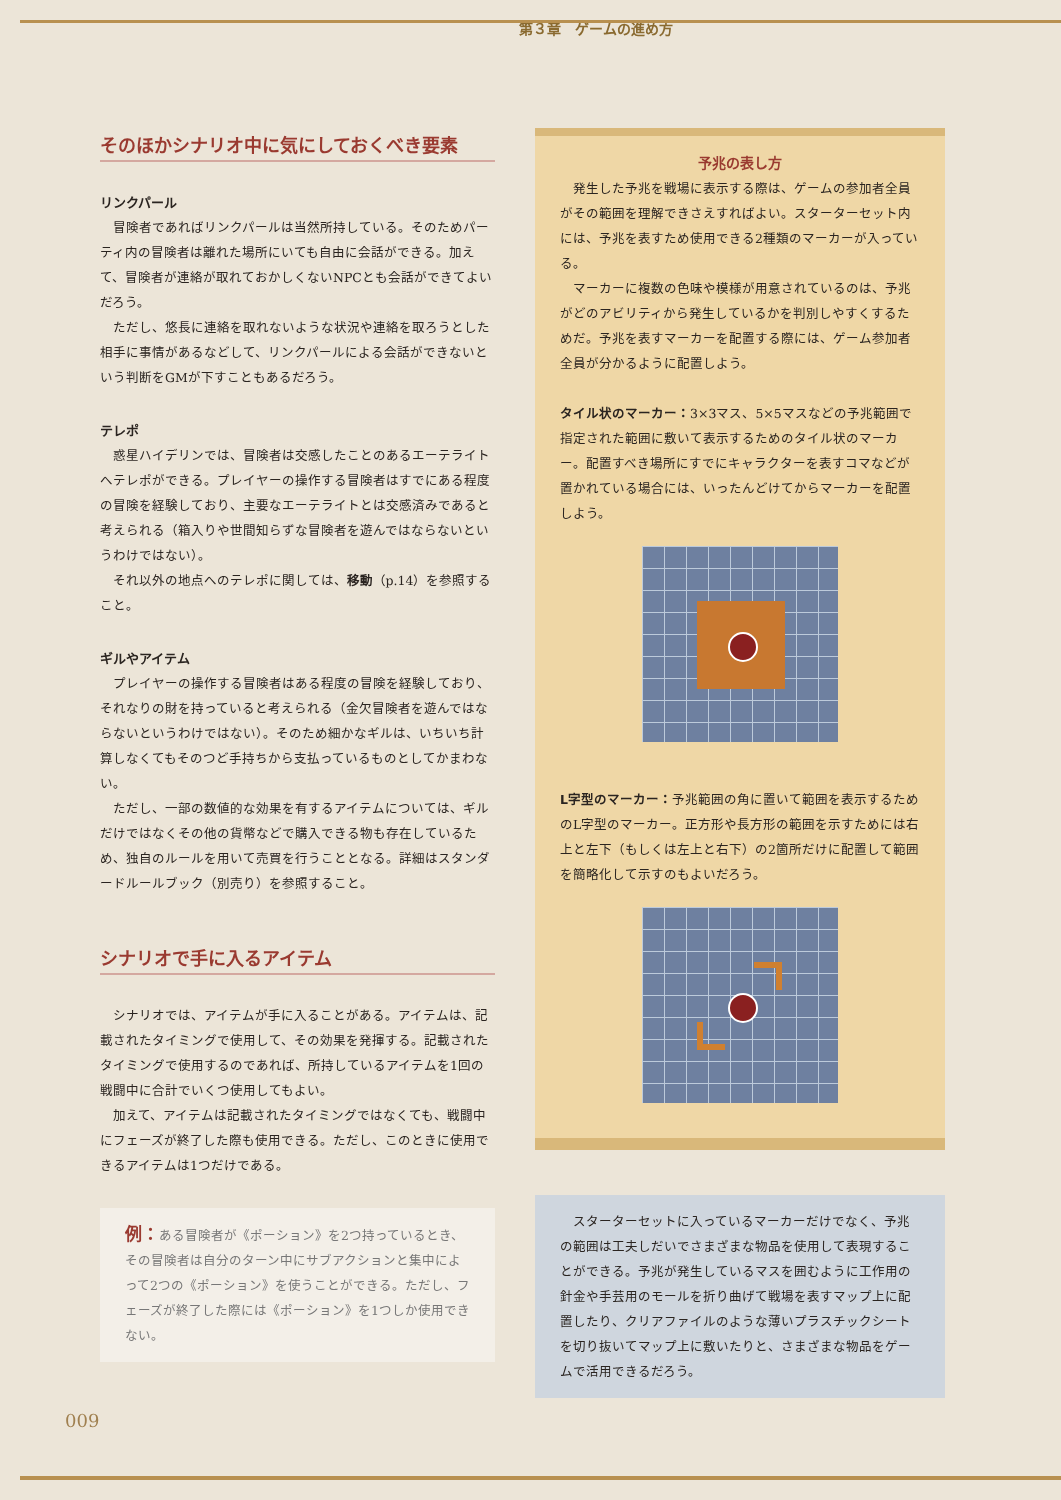第３章　ゲームの進め方
そのほかシナリオ中に気にしておくべき要素
リンクパール
冒険者であればリンクパールは当然所持している。そのためパーティ内の冒険者は離れた場所にいても自由に会話ができる。加えて、冒険者が連絡が取れておかしくないNPCとも会話ができてよいだろう。
ただし、悠長に連絡を取れないような状況や連絡を取ろうとした相手に事情があるなどして、リンクパールによる会話ができないという判断をGMが下すこともあるだろう。
テレポ
惑星ハイデリンでは、冒険者は交感したことのあるエーテライトへテレポができる。プレイヤーの操作する冒険者はすでにある程度の冒険を経験しており、主要なエーテライトとは交感済みであると考えられる（箱入りや世間知らずな冒険者を遊んではならないというわけではない）。
それ以外の地点へのテレポに関しては、移動（p.14）を参照すること。
ギルやアイテム
プレイヤーの操作する冒険者はある程度の冒険を経験しており、それなりの財を持っていると考えられる（金欠冒険者を遊んではならないというわけではない）。そのため細かなギルは、いちいち計算しなくてもそのつど手持ちから支払っているものとしてかまわない。
ただし、一部の数値的な効果を有するアイテムについては、ギルだけではなくその他の貨幣などで購入できる物も存在しているため、独自のルールを用いて売買を行うこととなる。詳細はスタンダードルールブック（別売り）を参照すること。
シナリオで手に入るアイテム
シナリオでは、アイテムが手に入ることがある。アイテムは、記載されたタイミングで使用して、その効果を発揮する。記載されたタイミングで使用するのであれば、所持しているアイテムを1回の戦闘中に合計でいくつ使用してもよい。
加えて、アイテムは記載されたタイミングではなくても、戦闘中にフェーズが終了した際も使用できる。ただし、このときに使用できるアイテムは1つだけである。
例：ある冒険者が《ポーション》を2つ持っているとき、その冒険者は自分のターン中にサブアクションと集中によって2つの《ポーション》を使うことができる。ただし、フェーズが終了した際には《ポーション》を1つしか使用できない。
予兆の表し方
発生した予兆を戦場に表示する際は、ゲームの参加者全員がその範囲を理解できさえすればよい。スターターセット内には、予兆を表すため使用できる2種類のマーカーが入っている。
マーカーに複数の色味や模様が用意されているのは、予兆がどのアビリティから発生しているかを判別しやすくするためだ。予兆を表すマーカーを配置する際には、ゲーム参加者全員が分かるように配置しよう。
タイル状のマーカー：3×3マス、5×5マスなどの予兆範囲で指定された範囲に敷いて表示するためのタイル状のマーカー。配置すべき場所にすでにキャラクターを表すコマなどが置かれている場合には、いったんどけてからマーカーを配置しよう。
L字型のマーカー：予兆範囲の角に置いて範囲を表示するためのL字型のマーカー。正方形や長方形の範囲を示すためには右上と左下（もしくは左上と右下）の2箇所だけに配置して範囲を簡略化して示すのもよいだろう。
スターターセットに入っているマーカーだけでなく、予兆の範囲は工夫しだいでさまざまな物品を使用して表現することができる。予兆が発生しているマスを囲むように工作用の針金や手芸用のモールを折り曲げて戦場を表すマップ上に配置したり、クリアファイルのような薄いプラスチックシートを切り抜いてマップ上に敷いたりと、さまざまな物品をゲームで活用できるだろう。
009